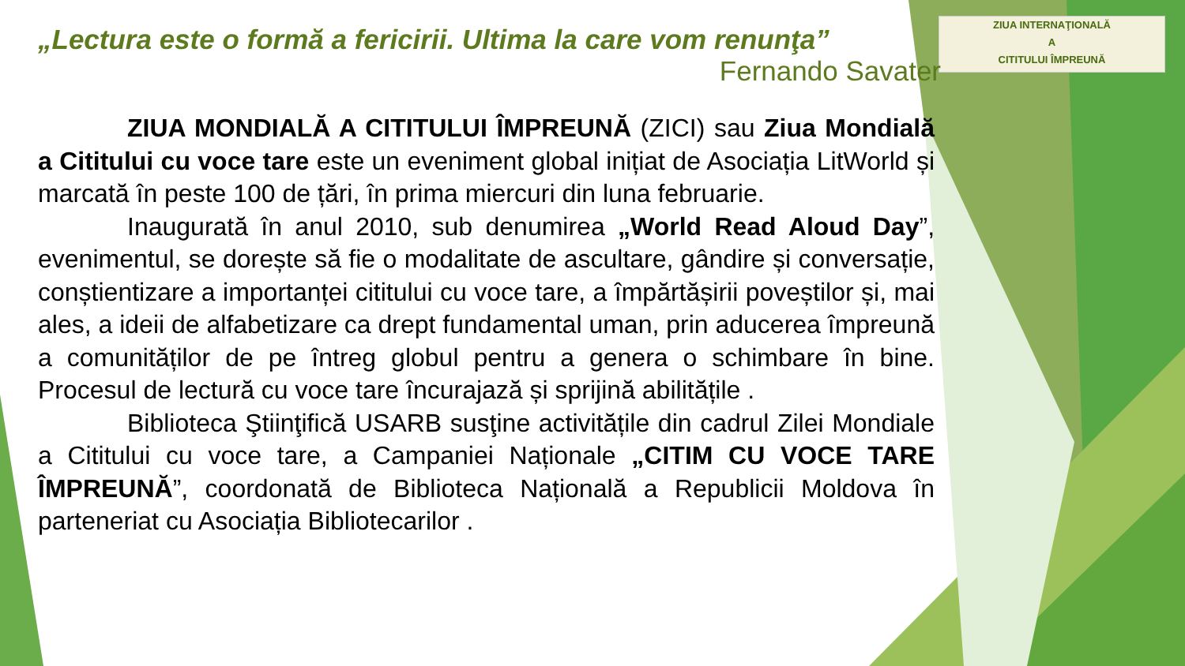ZIUA INTERNAŢIONALĂ
A
CITITULUI ÎMPREUNĂ
„Lectura este o formă a fericirii. Ultima la care vom renunţa”
Fernando Savater
ZIUA MONDIALĂ A CITITULUI ÎMPREUNĂ (ZICI) sau Ziua Mondială a Cititului cu voce tare este un eveniment global inițiat de Asociația LitWorld și marcată în peste 100 de țări, în prima miercuri din luna februarie.
Inaugurată în anul 2010, sub denumirea „World Read Aloud Day”, evenimentul, se dorește să fie o modalitate de ascultare, gândire și conversație, conștientizare a importanței cititului cu voce tare, a împărtășirii poveștilor și, mai ales, a ideii de alfabetizare ca drept fundamental uman, prin aducerea împreună a comunităților de pe întreg globul pentru a genera o schimbare în bine. Procesul de lectură cu voce tare încurajază și sprijină abilitățile .
Biblioteca Ştiinţifică USARB susţine activitățile din cadrul Zilei Mondiale a Cititului cu voce tare, a Campaniei Naționale „CITIM CU VOCE TARE ÎMPREUNĂ”, coordonată de Biblioteca Națională a Republicii Moldova în parteneriat cu Asociația Bibliotecarilor .